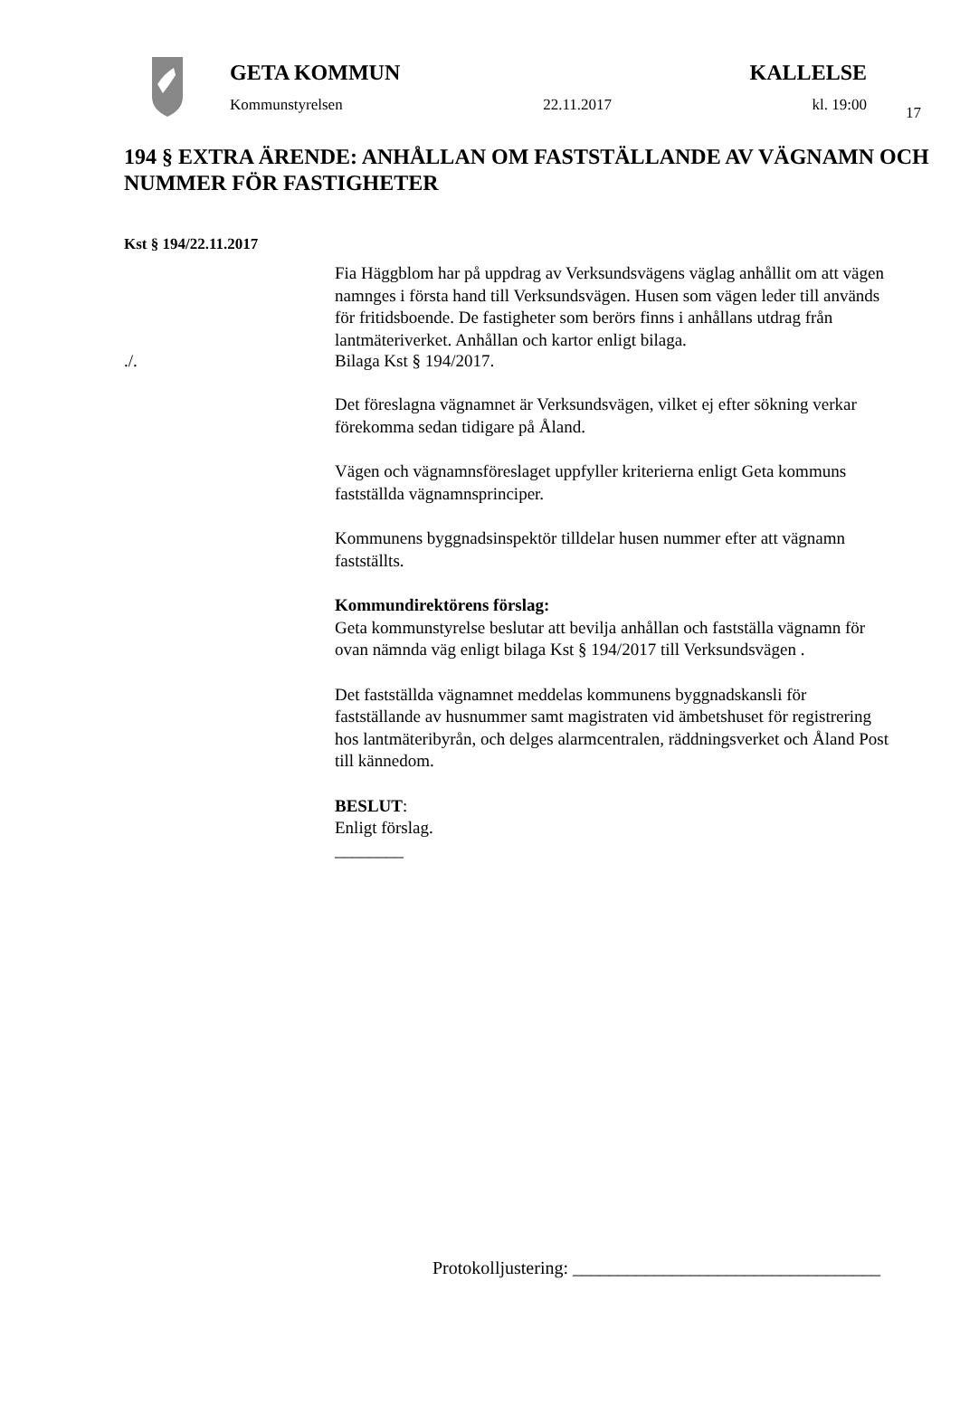17
GETA KOMMUN KALLELSE
Kommunstyrelsen 22.11.2017 kl. 19:00
194 § EXTRA ÄRENDE: ANHÅLLAN OM FASTSTÄLLANDE AV VÄGNAMN OCH NUMMER FÖR FASTIGHETER
Kst § 194/22.11.2017
Fia Häggblom har på uppdrag av Verksundsvägens väglag anhållit om att vägen namnges i första hand till Verksundsvägen. Husen som vägen leder till används för fritidsboende. De fastigheter som berörs finns i anhållans utdrag från lantmäteriverket. Anhållan och kartor enligt bilaga.
./. Bilaga Kst § 194/2017.
Det föreslagna vägnamnet är Verksundsvägen, vilket ej efter sökning verkar förekomma sedan tidigare på Åland.
Vägen och vägnamnsföreslaget uppfyller kriterierna enligt Geta kommuns fastställda vägnamnsprinciper.
Kommunens byggnadsinspektör tilldelar husen nummer efter att vägnamn fastställts.
Kommundirektörens förslag:
Geta kommunstyrelse beslutar att bevilja anhållan och fastställa vägnamn för ovan nämnda väg enligt bilaga Kst § 194/2017 till Verksundsvägen .
Det fastställda vägnamnet meddelas kommunens byggnadskansli för fastställande av husnummer samt magistraten vid ämbetshuset för registrering hos lantmäteribyrån, och delges alarmcentralen, räddningsverket och Åland Post till kännedom.
BESLUT:
Enligt förslag.
________
Protokolljustering: __________________________________